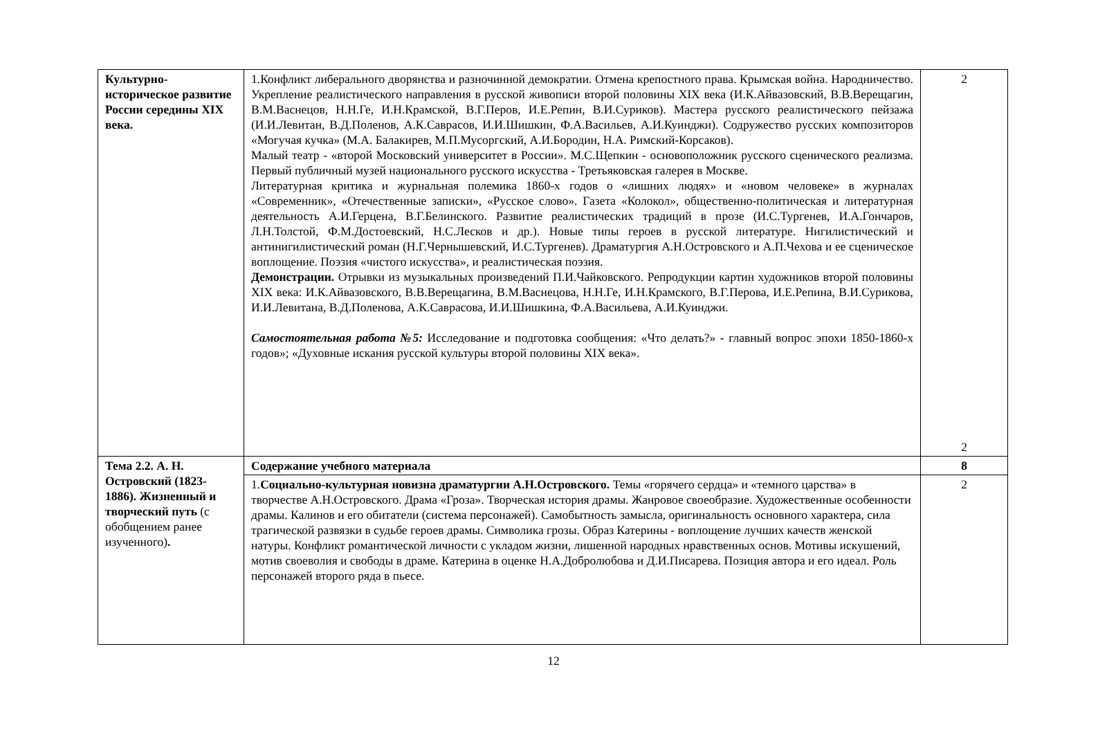| Культурно-историческое развитие России середины XIX века. | 1.Конфликт либерального дворянства и разночинной демократии. Отмена крепостного права. Крымская война. Народничество. Укрепление реалистического направления в русской живописи второй половины XIX века (И.К.Айвазовский, В.В.Верещагин, В.М.Васнецов, Н.Н.Ге, И.Н.Крамской, В.Г.Перов, И.Е.Репин, В.И.Суриков). Мастера русского реалистического пейзажа (И.И.Левитан, В.Д.Поленов, А.К.Саврасов, И.И.Шишкин, Ф.А.Васильев, А.И.Куинджи). Содружество русских композиторов «Могучая кучка» (М.А. Балакирев, М.П.Мусоргский, А.И.Бородин, Н.А. Римский-Корсаков). Малый театр - «второй Московский университет в России». М.С.Щепкин - основоположник русского сценического реализма. Первый публичный музей национального русского искусства - Третьяковская галерея в Москве. Литературная критика и журнальная полемика 1860-х годов о «лишних людях» и «новом человеке» в журналах «Современник», «Отечественные записки», «Русское слово». Газета «Колокол», общественно-политическая и литературная деятельность А.И.Герцена, В.Г.Белинского. Развитие реалистических традиций в прозе (И.С.Тургенев, И.А.Гончаров, Л.Н.Толстой, Ф.М.Достоевский, Н.С.Лесков и др.). Новые типы героев в русской литературе. Нигилистический и антинигилистический роман (Н.Г.Чернышевский, И.С.Тургенев). Драматургия А.Н.Островского и А.П.Чехова и ее сценическое воплощение. Поэзия «чистого искусства», и реалистическая поэзия. Демонстрации. Отрывки из музыкальных произведений П.И.Чайковского. Репродукции картин художников второй половины XIX века: И.К.Айвазовского, В.В.Верещагина, В.М.Васнецова, Н.Н.Ге, И.Н.Крамского, В.Г.Перова, И.Е.Репина, В.И.Сурикова, И.И.Левитана, В.Д.Поленова, А.К.Саврасова, И.И.Шишкина, Ф.А.Васильева, А.И.Куинджи. Самостоятельная работа №5: Исследование и подготовка сообщения: «Что делать?» - главный вопрос эпохи 1850-1860-х годов»; «Духовные искания русской культуры второй половины XIX века». | 2 2 |
| Тема 2.2. А. Н. Островский (1823-1886). Жизненный и творческий путь (с обобщением ранее изученного) . | Содержание учебного материала | 8 |
| | 1. Социально-культурная новизна драматургии А.Н.Островского. Темы «горячего сердца» и «темного царства» в творчестве А.Н.Островского. Драма «Гроза». Творческая история драмы. Жанровое своеобразие. Художественные особенности драмы. Калинов и его обитатели (система персонажей). Самобытность замысла, оригинальность основного характера, сила трагической развязки в судьбе героев драмы. Символика грозы. Образ Катерины - воплощение лучших качеств женской натуры. Конфликт романтической личности с укладом жизни, лишенной народных нравственных основ. Мотивы искушений, мотив своеволия и свободы в драме. Катерина в оценке Н.А.Добролюбова и Д.И.Писарева. Позиция автора и его идеал. Роль персонажей второго ряда в пьесе. | 2 |
12